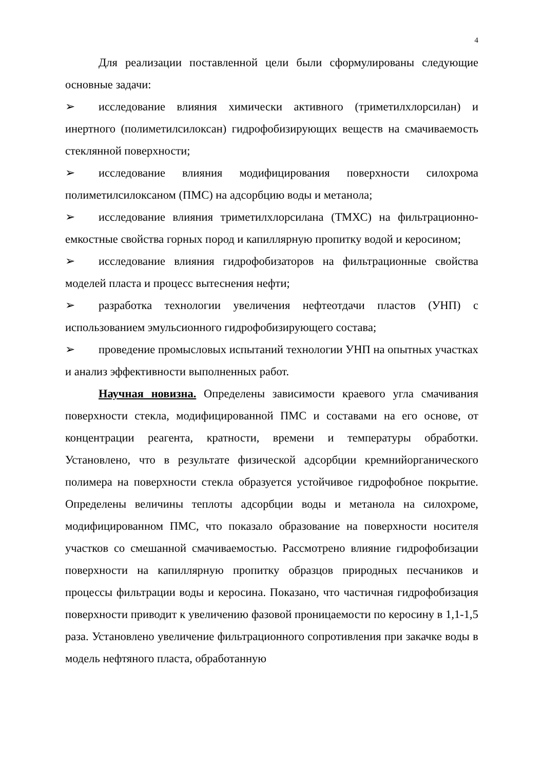4
Для реализации поставленной цели были сформулированы следующие основные задачи:
➢ исследование влияния химически активного (триметилхлорсилан) и инертного (полиметилсилоксан) гидрофобизирующих веществ на смачиваемость стеклянной поверхности;
➢ исследование влияния модифицирования поверхности силохрома полиметилсилоксаном (ПМС) на адсорбцию воды и метанола;
➢ исследование влияния триметилхлорсилана (ТМХС) на фильтрационно-емкостные свойства горных пород и капиллярную пропитку водой и керосином;
➢ исследование влияния гидрофобизаторов на фильтрационные свойства моделей пласта и процесс вытеснения нефти;
➢ разработка технологии увеличения нефтеотдачи пластов (УНП) с использованием эмульсионного гидрофобизирующего состава;
➢ проведение промысловых испытаний технологии УНП на опытных участках и анализ эффективности выполненных работ.
Научная новизна. Определены зависимости краевого угла смачивания поверхности стекла, модифицированной ПМС и составами на его основе, от концентрации реагента, кратности, времени и температуры обработки. Установлено, что в результате физической адсорбции кремнийорганического полимера на поверхности стекла образуется устойчивое гидрофобное покрытие. Определены величины теплоты адсорбции воды и метанола на силохроме, модифицированном ПМС, что показало образование на поверхности носителя участков со смешанной смачиваемостью. Рассмотрено влияние гидрофобизации поверхности на капиллярную пропитку образцов природных песчаников и процессы фильтрации воды и керосина. Показано, что частичная гидрофобизация поверхности приводит к увеличению фазовой проницаемости по керосину в 1,1-1,5 раза. Установлено увеличение фильтрационного сопротивления при закачке воды в модель нефтяного пласта, обработанную